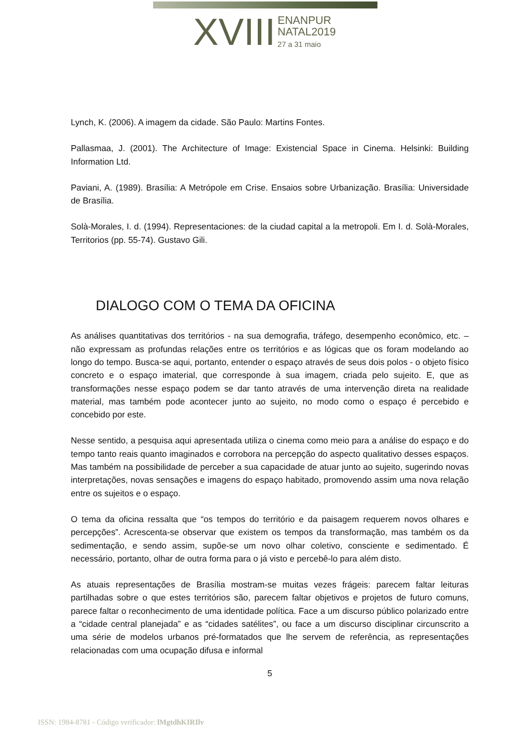XVIII ENANPUR
NATAL2019
27 a 31 maio
Lynch, K. (2006). A imagem da cidade. São Paulo: Martins Fontes.
Pallasmaa, J. (2001). The Architecture of Image: Existencial Space in Cinema. Helsinki: Building Information Ltd.
Paviani, A. (1989). Brasília: A Metrópole em Crise. Ensaios sobre Urbanização. Brasília: Universidade de Brasília.
Solà-Morales, I. d. (1994). Representaciones: de la ciudad capital a la metropoli. Em I. d. Solà-Morales, Territorios (pp. 55-74). Gustavo Gili.
DIALOGO COM O TEMA DA OFICINA
As análises quantitativas dos territórios - na sua demografia, tráfego, desempenho econômico, etc. – não expressam as profundas relações entre os territórios e as lógicas que os foram modelando ao longo do tempo. Busca-se aqui, portanto, entender o espaço através de seus dois polos - o objeto físico concreto e o espaço imaterial, que corresponde à sua imagem, criada pelo sujeito. E, que as transformações nesse espaço podem se dar tanto através de uma intervenção direta na realidade material, mas também pode acontecer junto ao sujeito, no modo como o espaço é percebido e concebido por este.
Nesse sentido, a pesquisa aqui apresentada utiliza o cinema como meio para a análise do espaço e do tempo tanto reais quanto imaginados e corrobora na percepção do aspecto qualitativo desses espaços. Mas também na possibilidade de perceber a sua capacidade de atuar junto ao sujeito, sugerindo novas interpretações, novas sensações e imagens do espaço habitado, promovendo assim uma nova relação entre os sujeitos e o espaço.
O tema da oficina ressalta que “os tempos do território e da paisagem requerem novos olhares e percepções”. Acrescenta-se observar que existem os tempos da transformação, mas também os da sedimentação, e sendo assim, supõe-se um novo olhar coletivo, consciente e sedimentado. É necessário, portanto, olhar de outra forma para o já visto e percebê-lo para além disto.
As atuais representações de Brasília mostram-se muitas vezes frágeis: parecem faltar leituras partilhadas sobre o que estes territórios são, parecem faltar objetivos e projetos de futuro comuns, parece faltar o reconhecimento de uma identidade política. Face a um discurso público polarizado entre a “cidade central planejada” e as “cidades satélites”, ou face a um discurso disciplinar circunscrito a uma série de modelos urbanos pré-formatados que lhe servem de referência, as representações relacionadas com uma ocupação difusa e informal
5
ISSN: 1984-8781 - Código verificador: lMgtdhKIRIlv